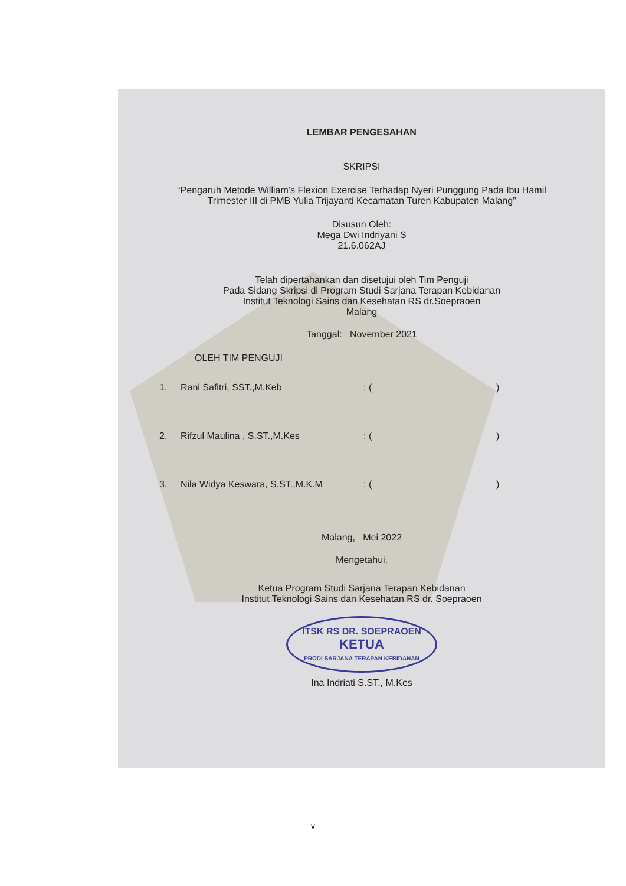LEMBAR PENGESAHAN
SKRIPSI
“Pengaruh Metode William’s Flexion Exercise Terhadap Nyeri Punggung Pada Ibu Hamil Trimester III di PMB Yulia Trijayanti Kecamatan Turen Kabupaten Malang”
Disusun Oleh:
Mega Dwi Indriyani S
21.6.062AJ
Telah dipertahankan dan disetujui oleh Tim Penguji
Pada Sidang Skripsi di Program Studi Sarjana Terapan Kebidanan
Institut Teknologi Sains dan Kesehatan RS dr.Soepraoen
Malang
Tanggal: November 2021
OLEH TIM PENGUJI
1. Rani Safitri, SST.,M.Keb: ()
2. Rifzul Maulina , S.ST.,M.Kes: ()
3. Nila Widya Keswara, S.ST.,M.K.M: ()
Malang, Mei 2022
Mengetahui,
Ketua Program Studi Sarjana Terapan Kebidanan
Institut Teknologi Sains dan Kesehatan RS dr. Soepraoen
ITSK RS DR. SOEPRAOEN
KETUA
PRODI SARJANA TERAPAN KEBIDANAN
Ina Indriati S.ST., M.Kes
v